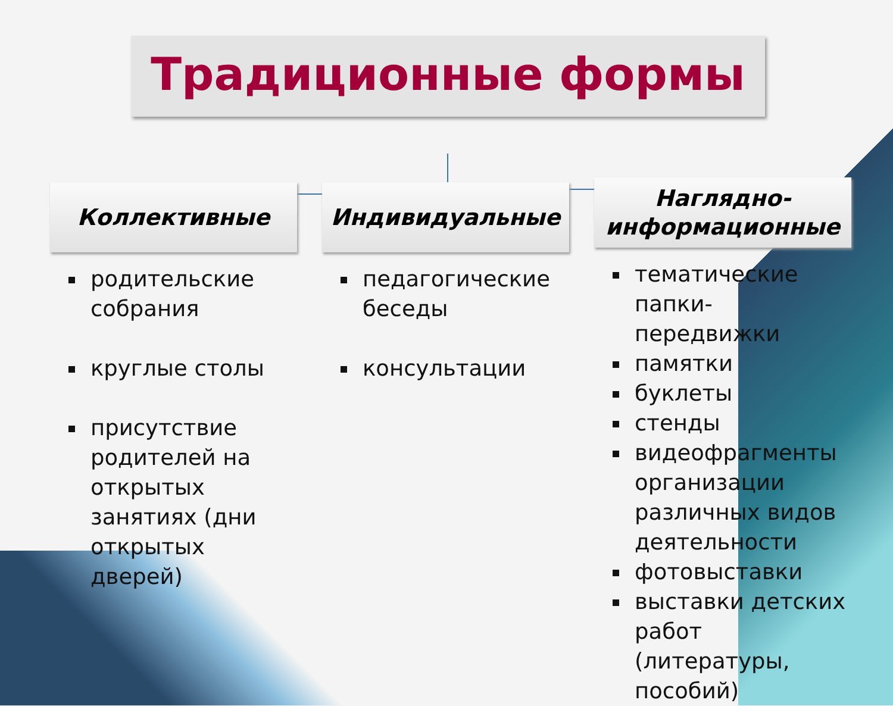Традиционные формы
Коллективные
родительские собрания
круглые столы
присутствие родителей на открытых занятиях (дни открытых дверей)
Индивидуальные
педагогические беседы
консультации
Наглядно-
информационные
тематические папки-передвижки
памятки
буклеты
стенды
видеофрагменты организации различных видов деятельности
фотовыставки
выставки детских работ (литературы, пособий)